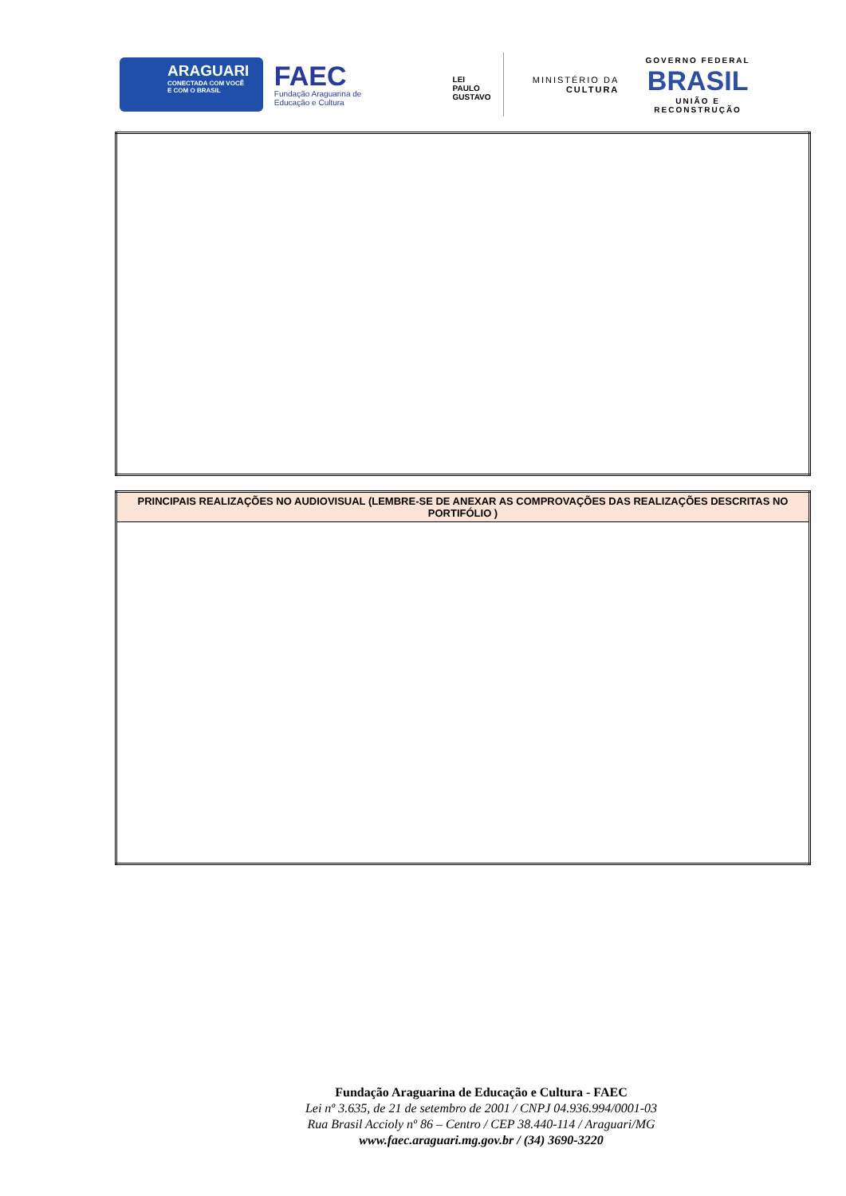ARAGUARI
CONECTADA COM VOCÊ
E COM O BRASIL
FAEC
Fundação Araguarina de
Educação e Cultura
LEI
PAULO
GUSTAVO
MINISTÉRIO DA
CULTURA
GOVERNO FEDERAL
BRASIL
UNIÃO E RECONSTRUÇÃO
| PRINCIPAIS REALIZAÇÕES NO AUDIOVISUAL (LEMBRE-SE DE ANEXAR AS COMPROVAÇÕES DAS REALIZAÇÕES DESCRITAS NO PORTIFÓLIO ) |
| --- |
Fundação Araguarina de Educação e Cultura - FAEC
Lei nº 3.635, de 21 de setembro de 2001 / CNPJ 04.936.994/0001-03
Rua Brasil Accioly nº 86 – Centro / CEP 38.440-114 / Araguari/MG
www.faec.araguari.mg.gov.br / (34) 3690-3220